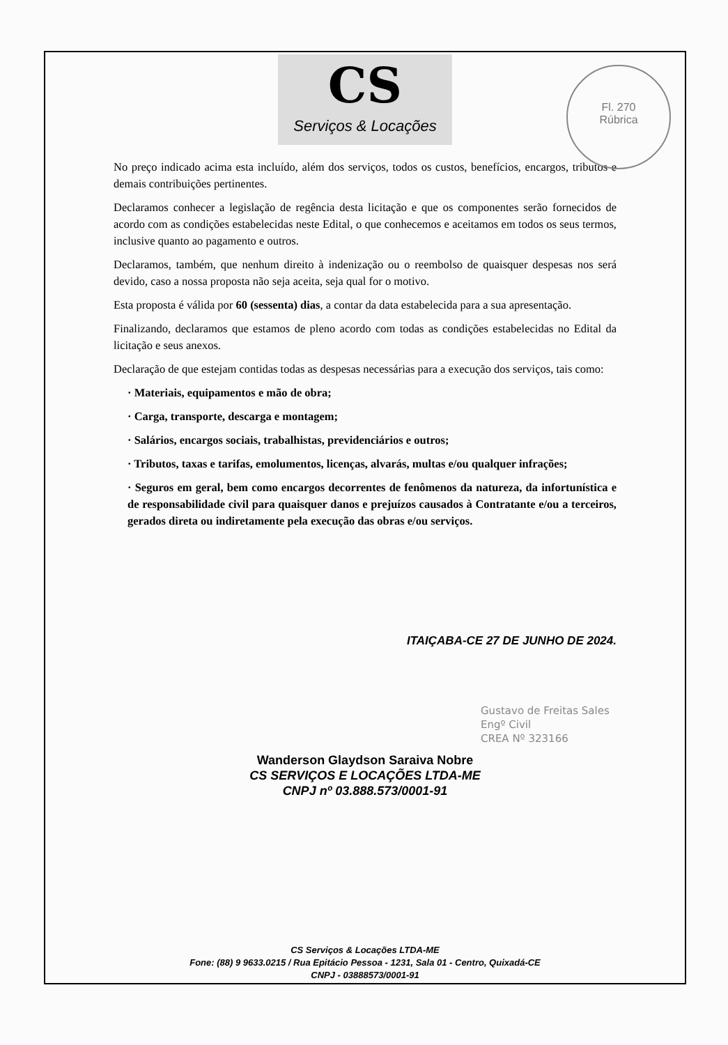CS
Serviços & Locações
Fl. 270
Rúbrica
No preço indicado acima esta incluído, além dos serviços, todos os custos, benefícios, encargos, tributos e demais contribuições pertinentes.
Declaramos conhecer a legislação de regência desta licitação e que os componentes serão fornecidos de acordo com as condições estabelecidas neste Edital, o que conhecemos e aceitamos em todos os seus termos, inclusive quanto ao pagamento e outros.
Declaramos, também, que nenhum direito à indenização ou o reembolso de quaisquer despesas nos será devido, caso a nossa proposta não seja aceita, seja qual for o motivo.
Esta proposta é válida por 60 (sessenta) dias, a contar da data estabelecida para a sua apresentação.
Finalizando, declaramos que estamos de pleno acordo com todas as condições estabelecidas no Edital da licitação e seus anexos.
Declaração de que estejam contidas todas as despesas necessárias para a execução dos serviços, tais como:
· Materiais, equipamentos e mão de obra;
· Carga, transporte, descarga e montagem;
· Salários, encargos sociais, trabalhistas, previdenciários e outros;
· Tributos, taxas e tarifas, emolumentos, licenças, alvarás, multas e/ou qualquer infrações;
· Seguros em geral, bem como encargos decorrentes de fenômenos da natureza, da infortunística e de responsabilidade civil para quaisquer danos e prejuízos causados à Contratante e/ou a terceiros, gerados direta ou indiretamente pela execução das obras e/ou serviços.
ITAIÇABA-CE 27 DE JUNHO DE 2024.
Wanderson Glaydson Saraiva Nobre
CS SERVIÇOS E LOCAÇÕES LTDA-ME
CNPJ nº 03.888.573/0001-91
Gustavo de Freitas Sales
Engº Civil
CREA Nº 323166
CS Serviços & Locações LTDA-ME
Fone: (88) 9 9633.0215 / Rua Epitácio Pessoa - 1231, Sala 01 - Centro, Quixadá-CE
CNPJ - 03888573/0001-91